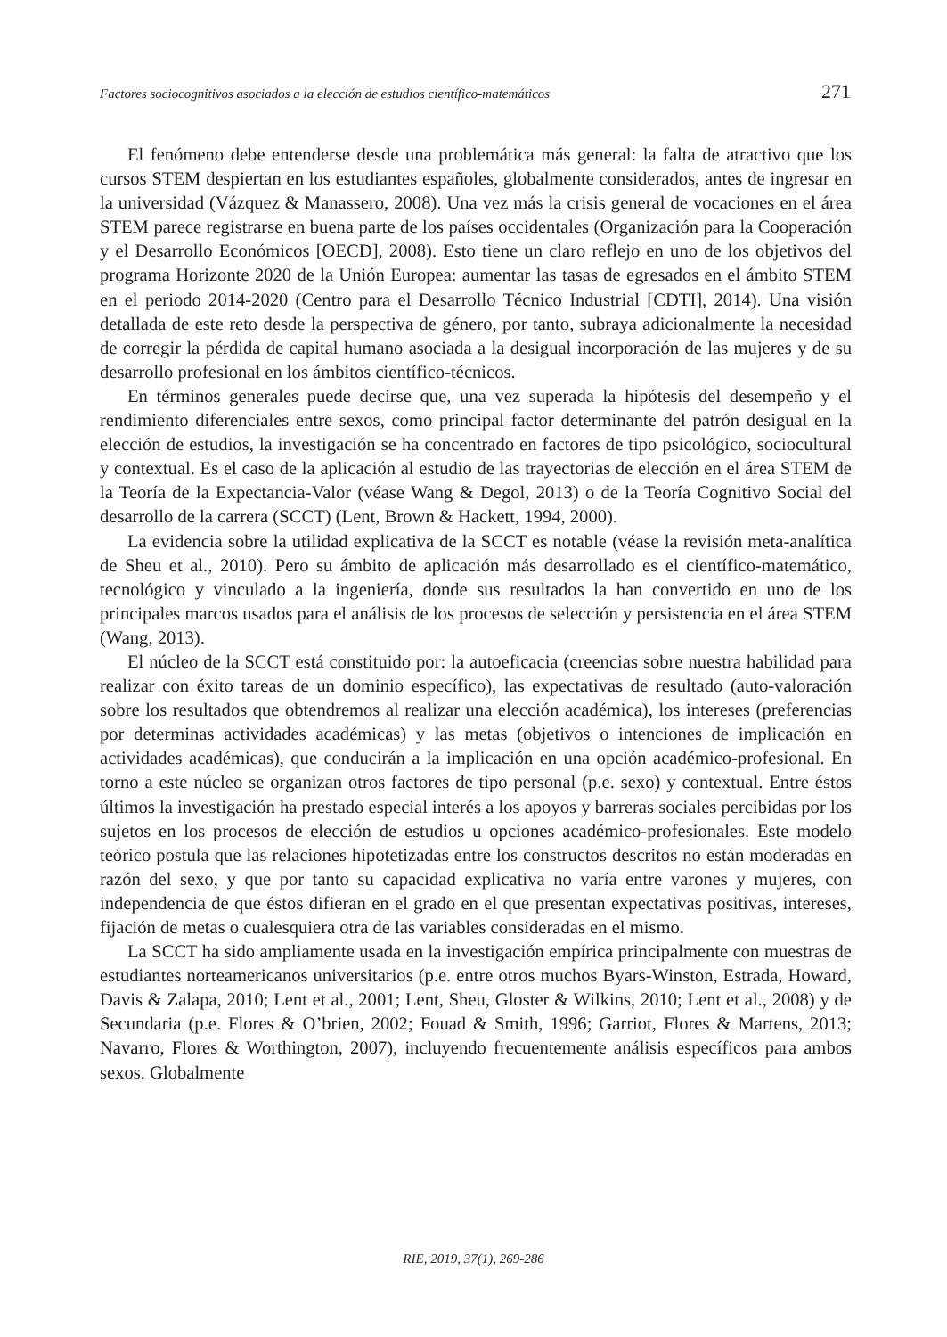Factores sociocognitivos asociados a la elección de estudios científico-matemáticos 271
El fenómeno debe entenderse desde una problemática más general: la falta de atractivo que los cursos STEM despiertan en los estudiantes españoles, globalmente considerados, antes de ingresar en la universidad (Vázquez & Manassero, 2008). Una vez más la crisis general de vocaciones en el área STEM parece registrarse en buena parte de los países occidentales (Organización para la Cooperación y el Desarrollo Económicos [OECD], 2008). Esto tiene un claro reflejo en uno de los objetivos del programa Horizonte 2020 de la Unión Europea: aumentar las tasas de egresados en el ámbito STEM en el periodo 2014-2020 (Centro para el Desarrollo Técnico Industrial [CDTI], 2014). Una visión detallada de este reto desde la perspectiva de género, por tanto, subraya adicionalmente la necesidad de corregir la pérdida de capital humano asociada a la desigual incorporación de las mujeres y de su desarrollo profesional en los ámbitos científico-técnicos.
En términos generales puede decirse que, una vez superada la hipótesis del desempeño y el rendimiento diferenciales entre sexos, como principal factor determinante del patrón desigual en la elección de estudios, la investigación se ha concentrado en factores de tipo psicológico, sociocultural y contextual. Es el caso de la aplicación al estudio de las trayectorias de elección en el área STEM de la Teoría de la Expectancia-Valor (véase Wang & Degol, 2013) o de la Teoría Cognitivo Social del desarrollo de la carrera (SCCT) (Lent, Brown & Hackett, 1994, 2000).
La evidencia sobre la utilidad explicativa de la SCCT es notable (véase la revisión meta-analítica de Sheu et al., 2010). Pero su ámbito de aplicación más desarrollado es el científico-matemático, tecnológico y vinculado a la ingeniería, donde sus resultados la han convertido en uno de los principales marcos usados para el análisis de los procesos de selección y persistencia en el área STEM (Wang, 2013).
El núcleo de la SCCT está constituido por: la autoeficacia (creencias sobre nuestra habilidad para realizar con éxito tareas de un dominio específico), las expectativas de resultado (auto-valoración sobre los resultados que obtendremos al realizar una elección académica), los intereses (preferencias por determinas actividades académicas) y las metas (objetivos o intenciones de implicación en actividades académicas), que conducirán a la implicación en una opción académico-profesional. En torno a este núcleo se organizan otros factores de tipo personal (p.e. sexo) y contextual. Entre éstos últimos la investigación ha prestado especial interés a los apoyos y barreras sociales percibidas por los sujetos en los procesos de elección de estudios u opciones académico-profesionales. Este modelo teórico postula que las relaciones hipotetizadas entre los constructos descritos no están moderadas en razón del sexo, y que por tanto su capacidad explicativa no varía entre varones y mujeres, con independencia de que éstos difieran en el grado en el que presentan expectativas positivas, intereses, fijación de metas o cualesquiera otra de las variables consideradas en el mismo.
La SCCT ha sido ampliamente usada en la investigación empírica principalmente con muestras de estudiantes norteamericanos universitarios (p.e. entre otros muchos Byars-Winston, Estrada, Howard, Davis & Zalapa, 2010; Lent et al., 2001; Lent, Sheu, Gloster & Wilkins, 2010; Lent et al., 2008) y de Secundaria (p.e. Flores & O’brien, 2002; Fouad & Smith, 1996; Garriot, Flores & Martens, 2013; Navarro, Flores & Worthington, 2007), incluyendo frecuentemente análisis específicos para ambos sexos. Globalmente
RIE, 2019, 37(1), 269-286